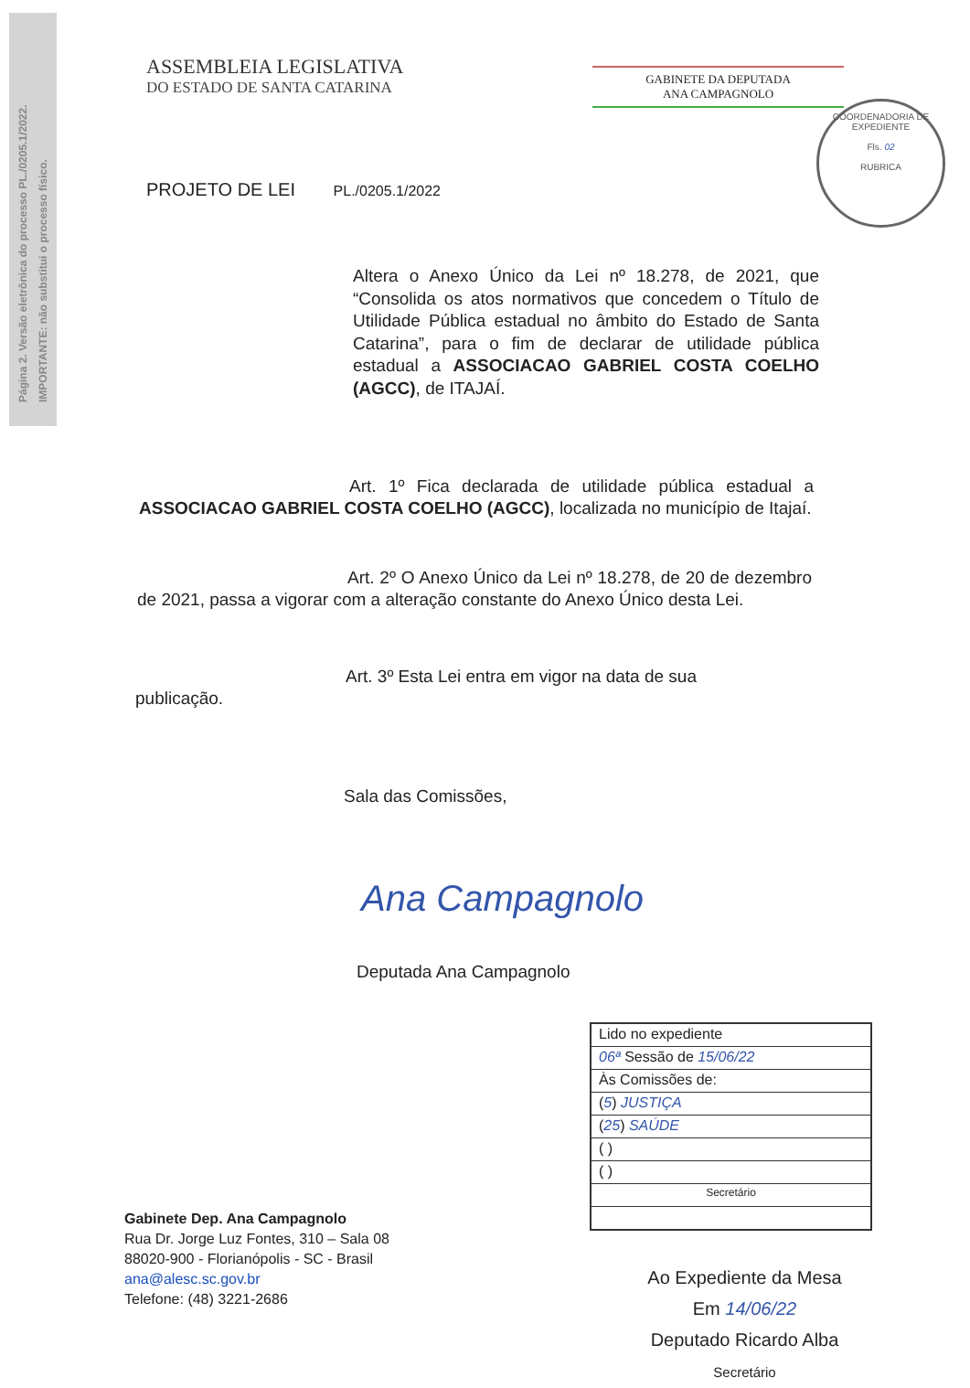Página 2. Versão eletrônica do processo PL./0205.1/2022.
IMPORTANTE: não substitui o processo físico.
ASSEMBLEIA LEGISLATIVA
DO ESTADO DE SANTA CATARINA
GABINETE DA DEPUTADA
ANA CAMPAGNOLO
COORDENADORIA DE EXPEDIENTE
Fls. 02
RUBRICA
PROJETO DE LEI PL./0205.1/2022
Altera o Anexo Único da Lei nº 18.278, de 2021, que “Consolida os atos normativos que concedem o Título de Utilidade Pública estadual no âmbito do Estado de Santa Catarina”, para o fim de declarar de utilidade pública estadual a ASSOCIACAO GABRIEL COSTA COELHO (AGCC), de ITAJAÍ.
Art. 1º Fica declarada de utilidade pública estadual a ASSOCIACAO GABRIEL COSTA COELHO (AGCC), localizada no município de Itajaí.
Art. 2º O Anexo Único da Lei nº 18.278, de 20 de dezembro de 2021, passa a vigorar com a alteração constante do Anexo Único desta Lei.
Art. 3º Esta Lei entra em vigor na data de sua
publicação.
Sala das Comissões,
Ana Campagnolo
Deputada Ana Campagnolo
Lido no expediente
06ª Sessão de 15/06/22
Às Comissões de:
(5) JUSTIÇA
(25) SAÚDE
( )
( )
Secretário
Gabinete Dep. Ana Campagnolo
Rua Dr. Jorge Luz Fontes, 310 – Sala 08
88020-900 - Florianópolis - SC - Brasil
ana@alesc.sc.gov.br
Telefone: (48) 3221-2686
Ao Expediente da Mesa
Em 14/06/22
Deputado Ricardo Alba
Secretário